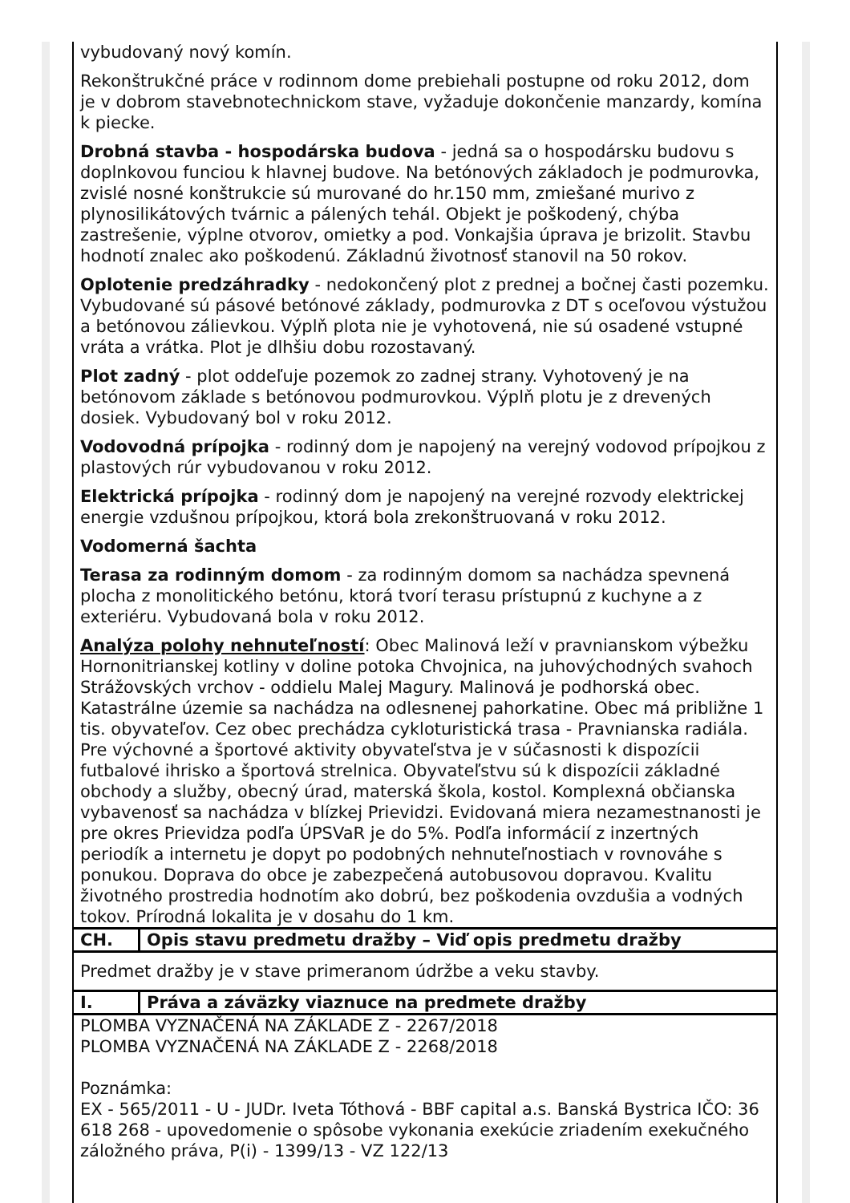vybudovaný nový komín.
Rekonštrukčné práce v rodinnom dome prebiehali postupne od roku 2012, dom je v dobrom stavebnotechnickom stave, vyžaduje dokončenie manzardy, komína k piecke.
Drobná stavba - hospodárska budova - jedná sa o hospodársku budovu s doplnkovou funciou k hlavnej budove. Na betónových základoch je podmurovka, zvislé nosné konštrukcie sú murované do hr.150 mm, zmiešané murivo z plynosilikátových tvárnic a pálených tehál. Objekt je poškodený, chýba zastrešenie, výplne otvorov, omietky a pod. Vonkajšia úprava je brizolit. Stavbu hodnotí znalec ako poškodenú. Základnú životnosť stanovil na 50 rokov.
Oplotenie predzáhradky - nedokončený plot z prednej a bočnej časti pozemku. Vybudované sú pásové betónové základy, podmurovka z DT s oceľovou výstužou a betónovou zálievkou. Výplň plota nie je vyhotovená, nie sú osadené vstupné vráta a vrátka. Plot je dlhšiu dobu rozostavaný.
Plot zadný - plot oddeľuje pozemok zo zadnej strany. Vyhotovený je na betónovom základe s betónovou podmurovkou. Výplň plotu je z drevených dosiek. Vybudovaný bol v roku 2012.
Vodovodná prípojka - rodinný dom je napojený na verejný vodovod prípojkou z plastových rúr vybudovanou v roku 2012.
Elektrická prípojka - rodinný dom je napojený na verejné rozvody elektrickej energie vzdušnou prípojkou, ktorá bola zrekonštruovaná v roku 2012.
Vodomerná šachta
Terasa za rodinným domom - za rodinným domom sa nachádza spevnená plocha z monolitického betónu, ktorá tvorí terasu prístupnú z kuchyne a z exteriéru. Vybudovaná bola v roku 2012.
Analýza polohy nehnuteľností: Obec Malinová leží v pravnianskom výbežku Hornonitrianskej kotliny v doline potoka Chvojnica, na juhovýchodných svahoch Strážovských vrchov - oddielu Malej Magury. Malinová je podhorská obec. Katastrálne územie sa nachádza na odlesnenej pahorkatine. Obec má približne 1 tis. obyvateľov. Cez obec prechádza cykloturistická trasa - Pravnianska radiála. Pre výchovné a športové aktivity obyvateľstva je v súčasnosti k dispozícii futbalové ihrisko a športová strelnica. Obyvateľstvu sú k dispozícii základné obchody a služby, obecný úrad, materská škola, kostol. Komplexná občianska vybavenosť sa nachádza v blízkej Prievidzi. Evidovaná miera nezamestnanosti je pre okres Prievidza podľa ÚPSVaR je do 5%. Podľa informácií z inzertných periodík a internetu je dopyt po podobných nehnuteľnostiach v rovnováhe s ponukou. Doprava do obce je zabezpečená autobusovou dopravou. Kvalitu životného prostredia hodnotím ako dobrú, bez poškodenia ovzdušia a vodných tokov. Prírodná lokalita je v dosahu do 1 km.
| CH. | Opis stavu predmetu dražby – Viď opis predmetu dražby |
Predmet dražby je v stave primeranom údržbe a veku stavby.
| I. | Práva a záväzky viaznuce na predmete dražby |
PLOMBA VYZNAČENÁ NA ZÁKLADE Z - 2267/2018
PLOMBA VYZNAČENÁ NA ZÁKLADE Z - 2268/2018
Poznámka:
EX - 565/2011 - U - JUDr. Iveta Tóthová - BBF capital a.s. Banská Bystrica IČO: 36 618 268 - upovedomenie o spôsobe vykonania exekúcie zriadením exekučného záložného práva, P(i) - 1399/13 - VZ 122/13